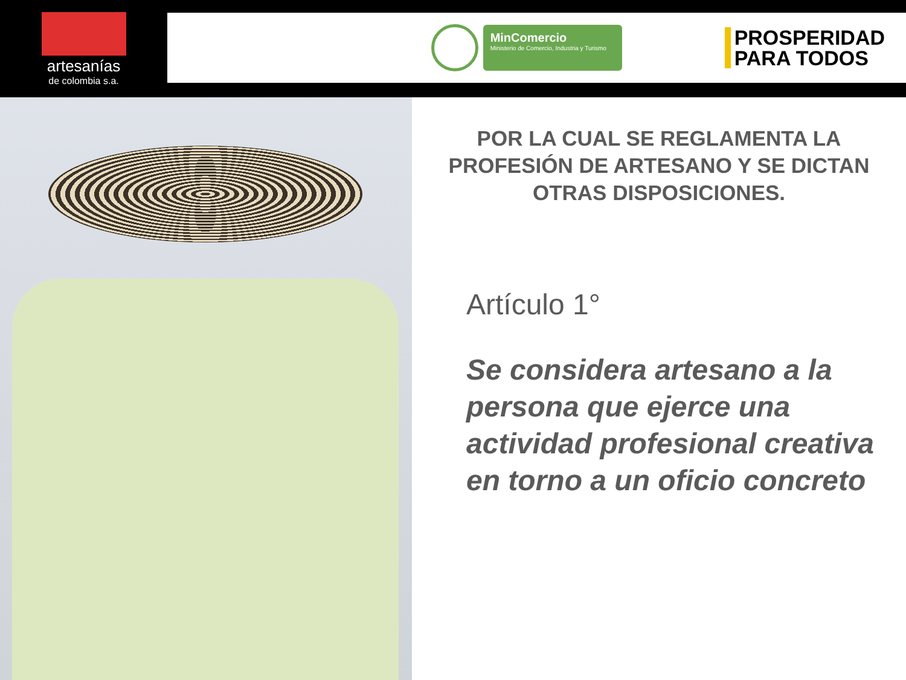artesanías
de colombia s.a.
MinComercio
Ministerio de Comercio, Industria y Turismo
PROSPERIDAD
PARA TODOS
POR LA CUAL SE REGLAMENTA LA PROFESIÓN DE ARTESANO Y SE DICTAN OTRAS DISPOSICIONES.
Artículo 1°
Se considera artesano a la persona que ejerce una actividad profesional creativa en torno a un oficio concreto